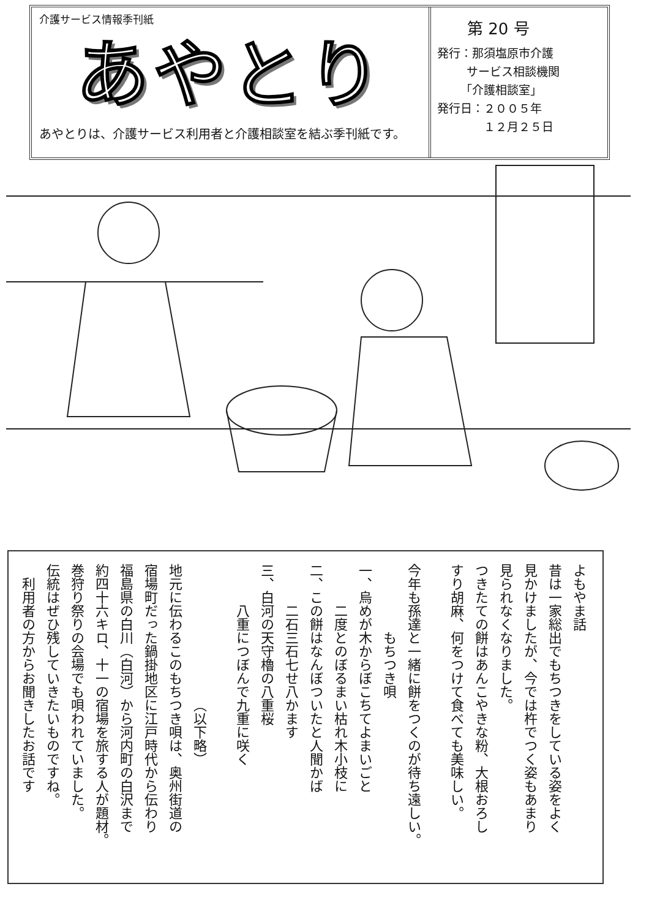介護サービス情報季刊紙
あやとり
あやとりは、介護サービス利用者と介護相談室を結ぶ季刊紙です。
第 20 号
発行：那須塩原市介護
   サービス相談機関
  「介護相談室」
発行日：２００５年
    １２月２５日
よもやま話
昔は一家総出でもちつきをしている姿をよく
見かけましたが、今では杵でつく姿もあまり
見られなくなりました。
つきたての餅はあんこやきな粉、大根おろし
すり胡麻、何をつけて食べても美味しい。
今年も孫達と一緒に餅をつくのが待ち遠しい。
     もちつき唄
一、烏めが木からぼこちてよまいごと
   二度とのぼるまい枯れ木小枝に
二、この餅はなんぼついたと人聞かば
   二石三石七せ八かます
三、白河の天守櫓の八重桜
   八重につぼんで九重に咲く
          （以下略）
地元に伝わるこのもちつき唄は、奥州街道の
宿場町だった鍋掛地区に江戸時代から伝わり
福島県の白川（白河）から河内町の白沢まで
約四十六キロ、十一の宿場を旅する人が題材。
巻狩り祭りの会場でも唄われていました。
伝統はぜひ残していきたいものですね。
 利用者の方からお聞きしたお話です